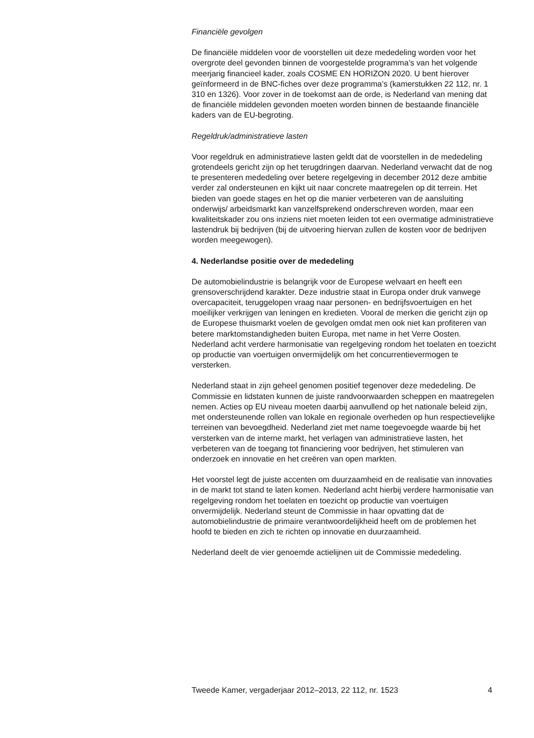Financiële gevolgen
De financiële middelen voor de voorstellen uit deze mededeling worden voor het overgrote deel gevonden binnen de voorgestelde programma’s van het volgende meerjarig financieel kader, zoals COSME EN HORIZON 2020. U bent hierover geïnformeerd in de BNC-fiches over deze programma’s (kamerstukken 22 112, nr. 1 310 en 1326). Voor zover in de toekomst aan de orde, is Nederland van mening dat de financiële middelen gevonden moeten worden binnen de bestaande financiële kaders van de EU-begroting.
Regeldruk/administratieve lasten
Voor regeldruk en administratieve lasten geldt dat de voorstellen in de mededeling grotendeels gericht zijn op het terugdringen daarvan. Nederland verwacht dat de nog te presenteren mededeling over betere regelgeving in december 2012 deze ambitie verder zal ondersteunen en kijkt uit naar concrete maatregelen op dit terrein. Het bieden van goede stages en het op die manier verbeteren van de aansluiting onderwijs/ arbeidsmarkt kan vanzelfsprekend onderschreven worden, maar een kwaliteitskader zou ons inziens niet moeten leiden tot een overmatige administratieve lastendruk bij bedrijven (bij de uitvoering hiervan zullen de kosten voor de bedrijven worden meegewogen).
4. Nederlandse positie over de mededeling
De automobielindustrie is belangrijk voor de Europese welvaart en heeft een grensoverschrijdend karakter. Deze industrie staat in Europa onder druk vanwege overcapaciteit, teruggelopen vraag naar personen- en bedrijfsvoertuigen en het moeilijker verkrijgen van leningen en kredieten. Vooral de merken die gericht zijn op de Europese thuismarkt voelen de gevolgen omdat men ook niet kan profiteren van betere marktomstandigheden buiten Europa, met name in het Verre Oosten. Nederland acht verdere harmonisatie van regelgeving rondom het toelaten en toezicht op productie van voertuigen onvermijdelijk om het concurrentievermogen te versterken.
Nederland staat in zijn geheel genomen positief tegenover deze mededeling. De Commissie en lidstaten kunnen de juiste randvoorwaarden scheppen en maatregelen nemen. Acties op EU niveau moeten daarbij aanvullend op het nationale beleid zijn, met ondersteunende rollen van lokale en regionale overheden op hun respectievelijke terreinen van bevoegdheid. Nederland ziet met name toegevoegde waarde bij het versterken van de interne markt, het verlagen van administratieve lasten, het verbeteren van de toegang tot financiering voor bedrijven, het stimuleren van onderzoek en innovatie en het creëren van open markten.
Het voorstel legt de juiste accenten om duurzaamheid en de realisatie van innovaties in de markt tot stand te laten komen. Nederland acht hierbij verdere harmonisatie van regelgeving rondom het toelaten en toezicht op productie van voertuigen onvermijdelijk. Nederland steunt de Commissie in haar opvatting dat de automobielindustrie de primaire verantwoordelijkheid heeft om de problemen het hoofd te bieden en zich te richten op innovatie en duurzaamheid.
Nederland deelt de vier genoemde actielijnen uit de Commissie mededeling.
Tweede Kamer, vergaderjaar 2012–2013, 22 112, nr. 1523 4